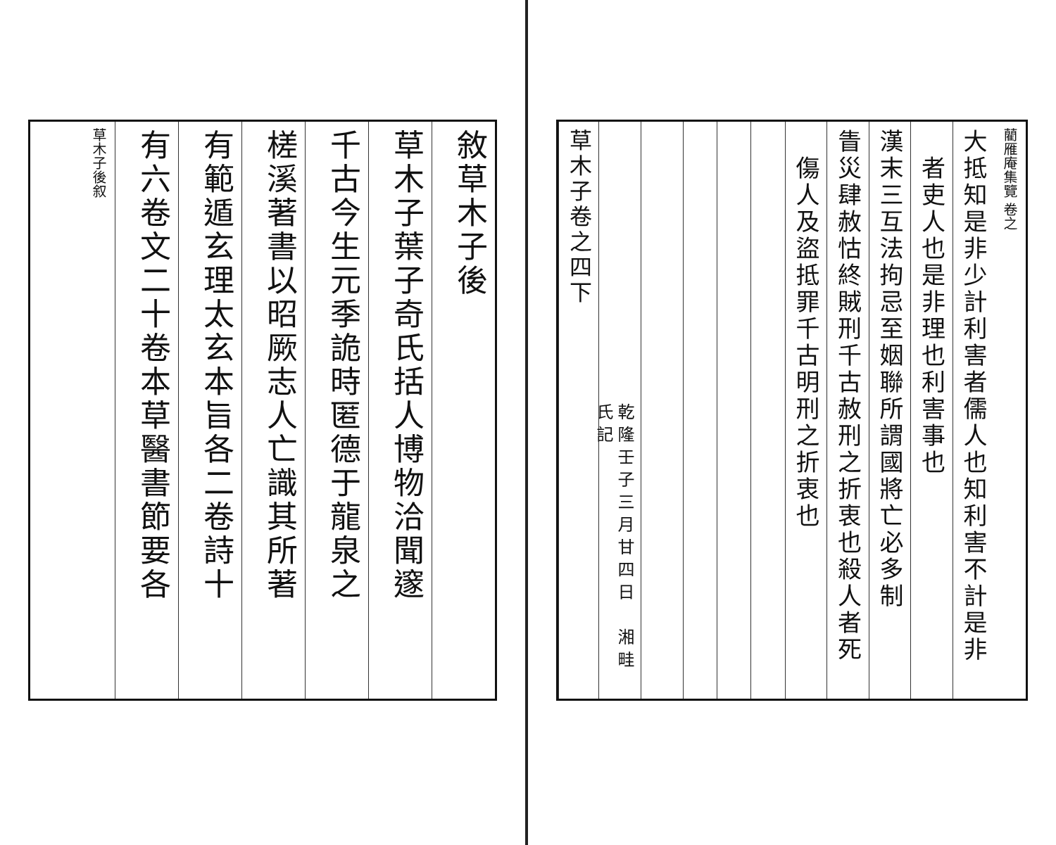藺雁庵集覽 卷之
大抵知是非少計利害者儒人也知利害不計是非
　者吏人也是非理也利害事也
漢末三互法拘忌至姻聯所謂國將亡必多制
眚災肆赦怙終賊刑千古赦刑之折衷也殺人者死
　傷人及盜抵罪千古明刑之折衷也
乾隆壬子三月甘四日　湘畦氏記
草木子卷之四下
敘草木子後
草木子葉子奇氏括人博物洽聞邃
千古今生元季詭時匿德于龍泉之
槎溪著書以昭厥志人亡識其所著
有範遁玄理太玄本旨各二卷詩十
有六卷文二十卷本草醫書節要各
草木子後叙